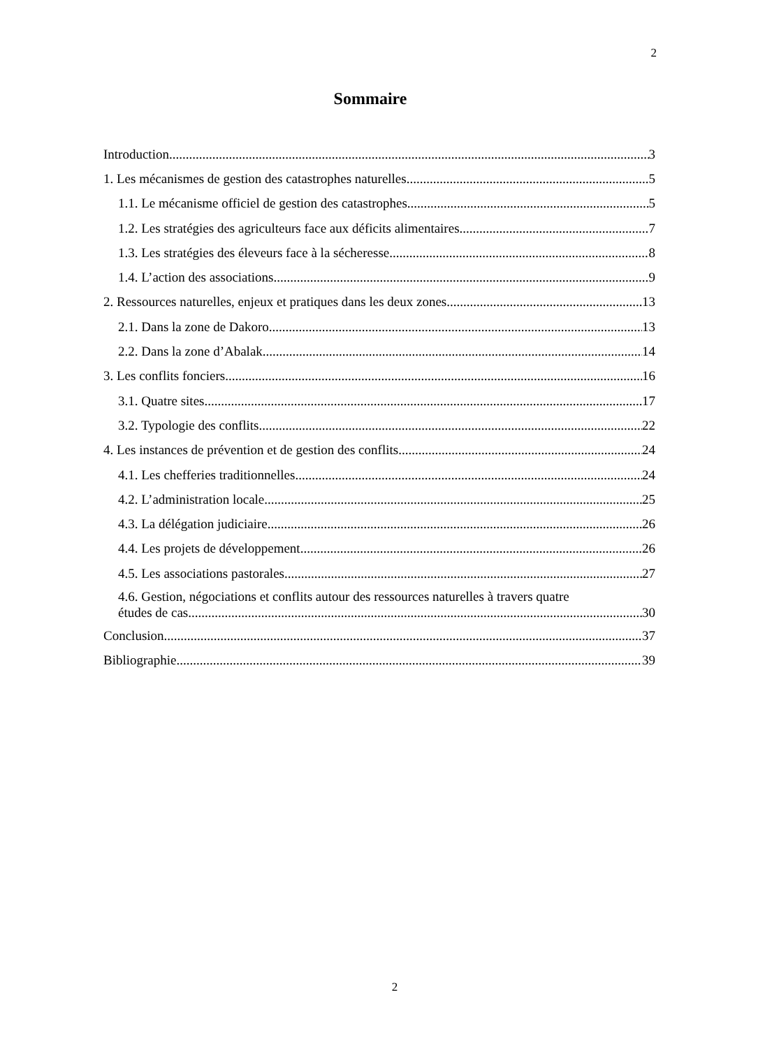2
Sommaire
Introduction 3
1. Les mécanismes de gestion des catastrophes naturelles 5
1.1. Le mécanisme officiel de gestion des catastrophes 5
1.2. Les stratégies des agriculteurs face aux déficits alimentaires 7
1.3. Les stratégies des éleveurs face à la sécheresse 8
1.4. L’action des associations 9
2. Ressources naturelles, enjeux et pratiques dans les deux zones 13
2.1. Dans la zone de Dakoro 13
2.2. Dans la zone d’Abalak 14
3. Les conflits fonciers 16
3.1. Quatre sites 17
3.2. Typologie des conflits 22
4. Les instances de prévention et de gestion des conflits 24
4.1. Les chefferies traditionnelles 24
4.2. L’administration locale 25
4.3. La délégation judiciaire 26
4.4. Les projets de développement 26
4.5. Les associations pastorales 27
4.6. Gestion, négociations et conflits autour des ressources naturelles à travers quatre
études de cas. 30
Conclusion 37
Bibliographie 39
2